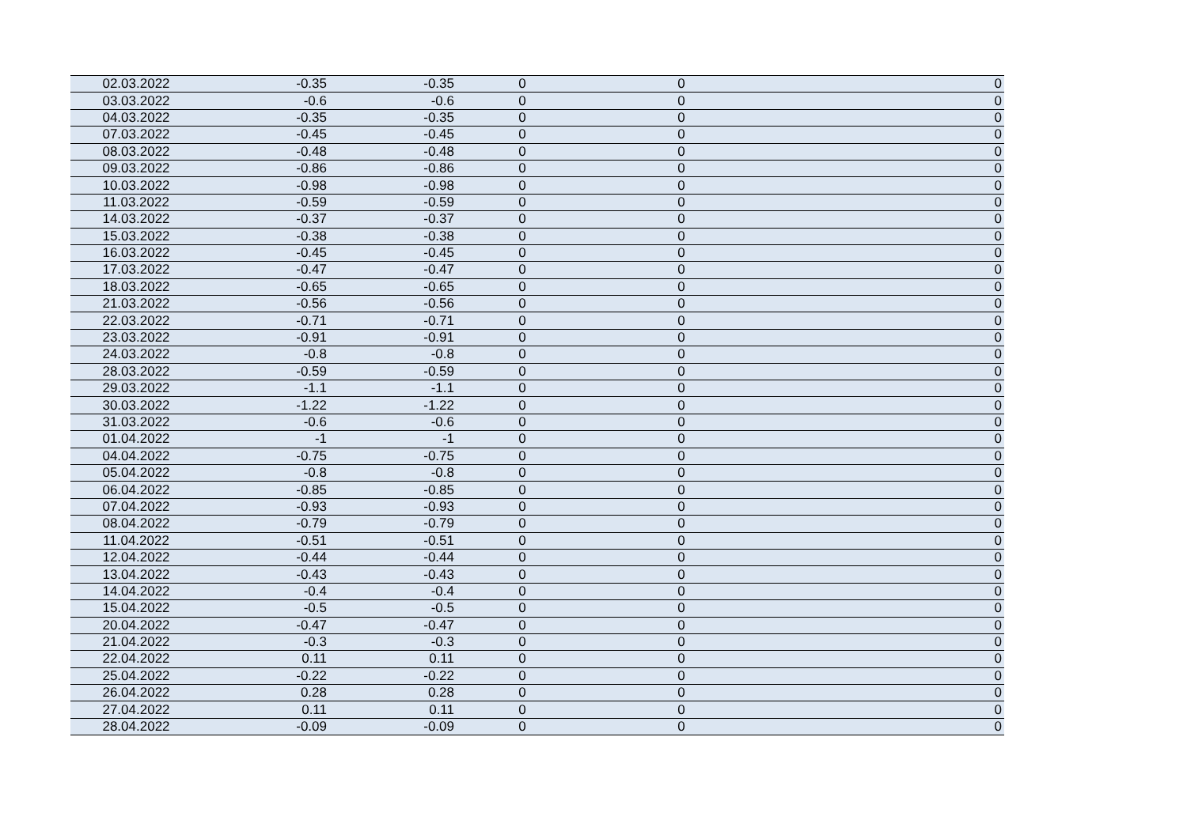| 02.03.2022 | -0.35 | -0.35 | 0 | 0 | 0 |
| 03.03.2022 | -0.6 | -0.6 | 0 | 0 | 0 |
| 04.03.2022 | -0.35 | -0.35 | 0 | 0 | 0 |
| 07.03.2022 | -0.45 | -0.45 | 0 | 0 | 0 |
| 08.03.2022 | -0.48 | -0.48 | 0 | 0 | 0 |
| 09.03.2022 | -0.86 | -0.86 | 0 | 0 | 0 |
| 10.03.2022 | -0.98 | -0.98 | 0 | 0 | 0 |
| 11.03.2022 | -0.59 | -0.59 | 0 | 0 | 0 |
| 14.03.2022 | -0.37 | -0.37 | 0 | 0 | 0 |
| 15.03.2022 | -0.38 | -0.38 | 0 | 0 | 0 |
| 16.03.2022 | -0.45 | -0.45 | 0 | 0 | 0 |
| 17.03.2022 | -0.47 | -0.47 | 0 | 0 | 0 |
| 18.03.2022 | -0.65 | -0.65 | 0 | 0 | 0 |
| 21.03.2022 | -0.56 | -0.56 | 0 | 0 | 0 |
| 22.03.2022 | -0.71 | -0.71 | 0 | 0 | 0 |
| 23.03.2022 | -0.91 | -0.91 | 0 | 0 | 0 |
| 24.03.2022 | -0.8 | -0.8 | 0 | 0 | 0 |
| 28.03.2022 | -0.59 | -0.59 | 0 | 0 | 0 |
| 29.03.2022 | -1.1 | -1.1 | 0 | 0 | 0 |
| 30.03.2022 | -1.22 | -1.22 | 0 | 0 | 0 |
| 31.03.2022 | -0.6 | -0.6 | 0 | 0 | 0 |
| 01.04.2022 | -1 | -1 | 0 | 0 | 0 |
| 04.04.2022 | -0.75 | -0.75 | 0 | 0 | 0 |
| 05.04.2022 | -0.8 | -0.8 | 0 | 0 | 0 |
| 06.04.2022 | -0.85 | -0.85 | 0 | 0 | 0 |
| 07.04.2022 | -0.93 | -0.93 | 0 | 0 | 0 |
| 08.04.2022 | -0.79 | -0.79 | 0 | 0 | 0 |
| 11.04.2022 | -0.51 | -0.51 | 0 | 0 | 0 |
| 12.04.2022 | -0.44 | -0.44 | 0 | 0 | 0 |
| 13.04.2022 | -0.43 | -0.43 | 0 | 0 | 0 |
| 14.04.2022 | -0.4 | -0.4 | 0 | 0 | 0 |
| 15.04.2022 | -0.5 | -0.5 | 0 | 0 | 0 |
| 20.04.2022 | -0.47 | -0.47 | 0 | 0 | 0 |
| 21.04.2022 | -0.3 | -0.3 | 0 | 0 | 0 |
| 22.04.2022 | 0.11 | 0.11 | 0 | 0 | 0 |
| 25.04.2022 | -0.22 | -0.22 | 0 | 0 | 0 |
| 26.04.2022 | 0.28 | 0.28 | 0 | 0 | 0 |
| 27.04.2022 | 0.11 | 0.11 | 0 | 0 | 0 |
| 28.04.2022 | -0.09 | -0.09 | 0 | 0 | 0 |